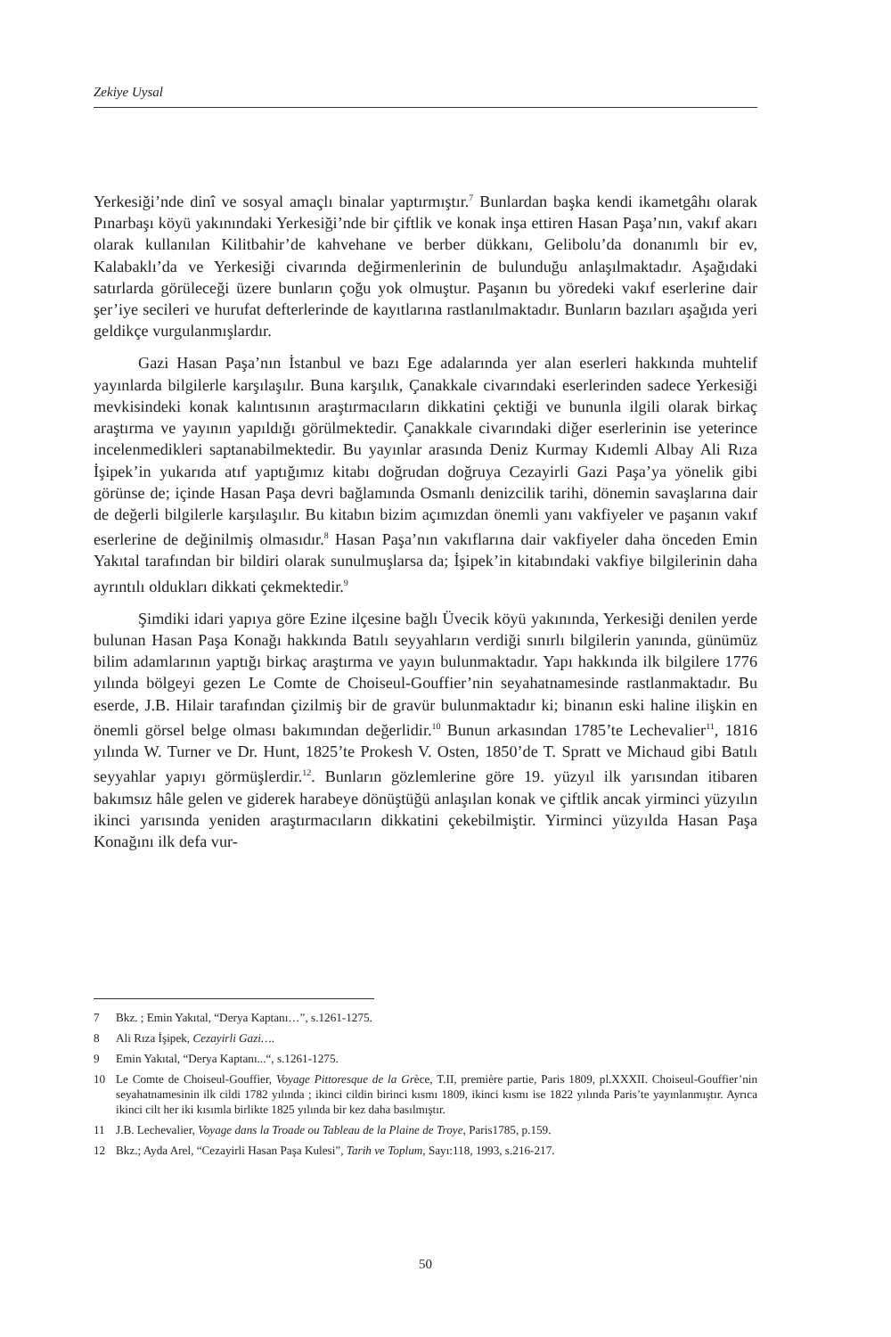Zekiye Uysal
Yerkesiği’nde dinî ve sosyal amaçlı binalar yaptırmıştır.<sup>7</sup> Bunlardan başka kendi ikametgâhı olarak Pınarbaşı köyü yakınındaki Yerkesiği’nde bir çiftlik ve konak inşa ettiren Hasan Paşa’nın, vakıf akarı olarak kullanılan Kilitbahir’de kahvehane ve berber dükkanı, Gelibolu’da donanımlı bir ev, Kalabaklı’da ve Yerkesiği civarında değirmenlerinin de bulunduğu anlaşılmaktadır. Aşağıdaki satırlarda görüleceği üzere bunların çoğu yok olmuştur. Paşanın bu yöredeki vakıf eserlerine dair şer’iye secileri ve hurufat defterlerinde de kayıtlarına rastlanılmaktadır. Bunların bazıları aşağıda yeri geldikçe vurgulanmışlardır.
Gazi Hasan Paşa’nın İstanbul ve bazı Ege adalarında yer alan eserleri hakkında muhtelif yayınlarda bilgilerle karşılaşılır. Buna karşılık, Çanakkale civarındaki eserlerinden sadece Yerkesiği mevkisindeki konak kalıntısının araştırmacıların dikkatini çektiği ve bununla ilgili olarak birkaç araştırma ve yayının yapıldığı görülmektedir. Çanakkale civarındaki diğer eserlerinin ise yeterince incelenmedikleri saptanabilmektedir. Bu yayınlar arasında Deniz Kurmay Kıdemli Albay Ali Rıza İşipek’in yukarıda atıf yaptığımız kitabı doğrudan doğruya Cezayirli Gazi Paşa’ya yönelik gibi görünse de; içinde Hasan Paşa devri bağlamında Osmanlı denizcilik tarihi, dönemin savaşlarına dair de değerli bilgilerle karşılaşılır. Bu kitabın bizim açımızdan önemli yanı vakfiyeler ve paşanın vakıf eserlerine de değinilmiş olmasıdır.<sup>8</sup> Hasan Paşa’nın vakıflarına dair vakfiyeler daha önceden Emin Yakıtal tarafından bir bildiri olarak sunulmuşlarsa da; İşipek’in kitabındaki vakfiye bilgilerinin daha ayrıntılı oldukları dikkati çekmektedir.<sup>9</sup>
Şimdiki idari yapıya göre Ezine ilçesine bağlı Üvecik köyü yakınında, Yerkesiği denilen yerde bulunan Hasan Paşa Konağı hakkında Batılı seyyahların verdiği sınırlı bilgilerin yanında, günümüz bilim adamlarının yaptığı birkaç araştırma ve yayın bulunmaktadır. Yapı hakkında ilk bilgilere 1776 yılında bölgeyi gezen Le Comte de Choiseul-Gouffier’nin seyahatnamesinde rastlanmaktadır. Bu eserde, J.B. Hilair tarafından çizilmiş bir de gravür bulunmaktadır ki; binanın eski haline ilişkin en önemli görsel belge olması bakımından değerlidir.<sup>10</sup> Bunun arkasından 1785’te Lechevalier<sup>11</sup>, 1816 yılında W. Turner ve Dr. Hunt, 1825’te Prokesh V. Osten, 1850’de T. Spratt ve Michaud gibi Batılı seyyahlar yapıyı görmüşlerdir.<sup>12</sup>. Bunların gözlemlerine göre 19. yüzyıl ilk yarısından itibaren bakımsız hâle gelen ve giderek harabeye dönüştüğü anlaşılan konak ve çiftlik ancak yirminci yüzyılın ikinci yarısında yeniden araştırmacıların dikkatini çekebilmiştir. Yirminci yüzyılda Hasan Paşa Konağını ilk defa vur-
7 Bkz. ; Emin Yakıtal, “Derya Kaptanı…”, s.1261-1275.
8 Ali Rıza İşipek, Cezayirli Gazi….
9 Emin Yakıtal, “Derya Kaptanı...“, s.1261-1275.
10 Le Comte de Choiseul-Gouffier, Voyage Pittoresque de la Grèce, T.II, première partie, Paris 1809, pl.XXXII. Choiseul-Gouffier’nin seyahatnamesinin ilk cildi 1782 yılında ; ikinci cildin birinci kısmı 1809, ikinci kısmı ise 1822 yılında Paris’te yayınlanmıştır. Ayrıca ikinci cilt her iki kısımla birlikte 1825 yılında bir kez daha basılmıştır.
11 J.B. Lechevalier, Voyage dans la Troade ou Tableau de la Plaine de Troye, Paris1785, p.159.
12 Bkz.; Ayda Arel, “Cezayirli Hasan Paşa Kulesi”, Tarih ve Toplum, Sayı:118, 1993, s.216-217.
50